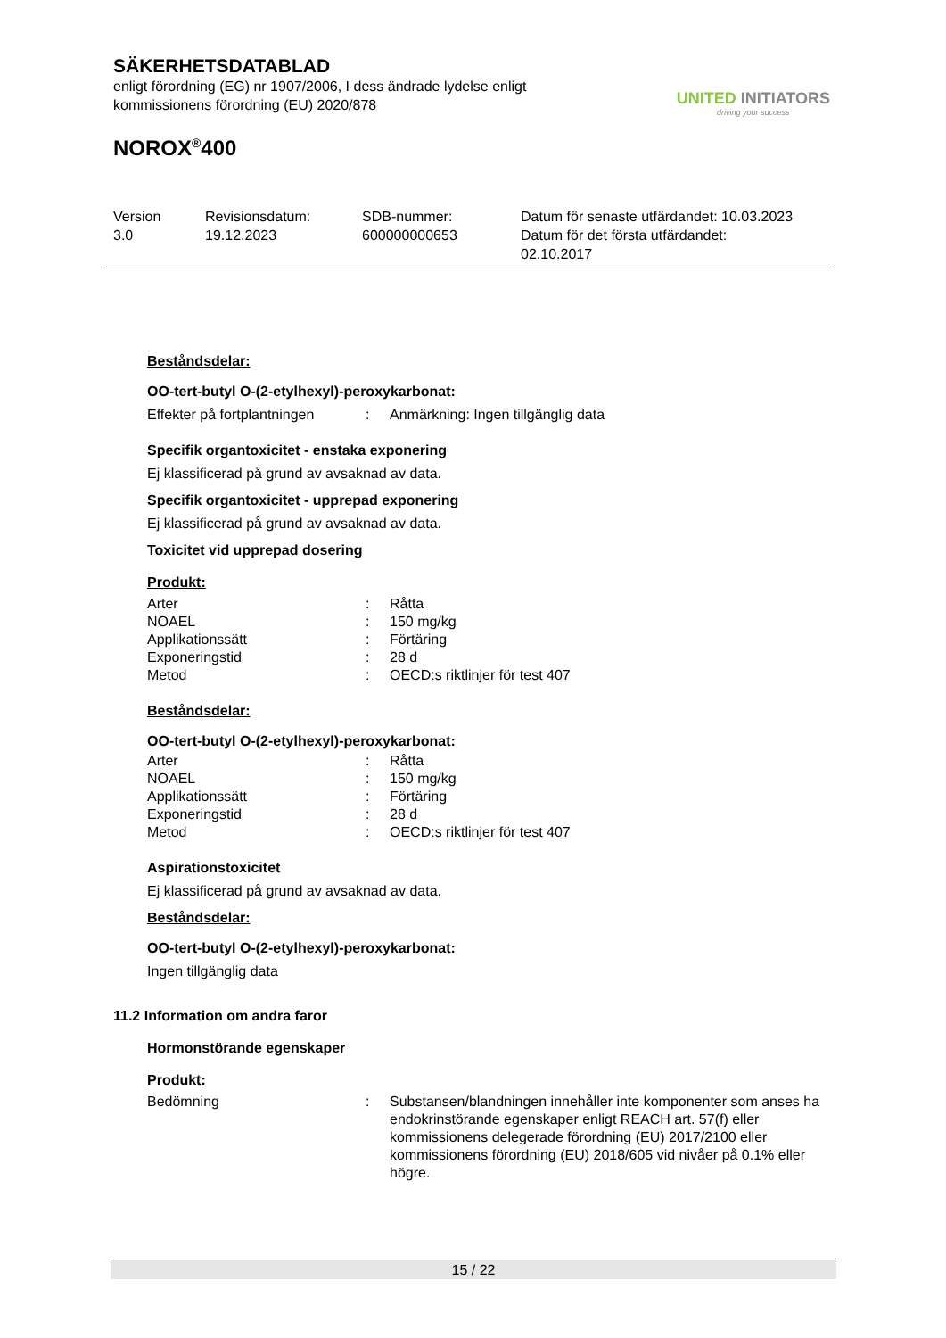SÄKERHETSDATABLAD
enligt förordning (EG) nr 1907/2006, I dess ändrade lydelse enligt
kommissionens förordning (EU) 2020/878
NOROX<sup>®</sup>400
UNITED INITIATORS
driving your success
Version
3.0
Revisionsdatum:
19.12.2023
SDB-nummer:
600000000653
Datum för senaste utfärdandet: 10.03.2023
Datum för det första utfärdandet:
02.10.2017
Beståndsdelar:
OO-tert-butyl O-(2-etylhexyl)-peroxykarbonat:
| Effekter på fortplantningen | : | Anmärkning: Ingen tillgänglig data |
Specifik organtoxicitet - enstaka exponering
Ej klassificerad på grund av avsaknad av data.
Specifik organtoxicitet - upprepad exponering
Ej klassificerad på grund av avsaknad av data.
Toxicitet vid upprepad dosering
Produkt:
| Arter | : | Råtta |
| NOAEL | : | 150 mg/kg |
| Applikationssätt | : | Förtäring |
| Exponeringstid | : | 28 d |
| Metod | : | OECD:s riktlinjer för test 407 |
Beståndsdelar:
OO-tert-butyl O-(2-etylhexyl)-peroxykarbonat:
| Arter | : | Råtta |
| NOAEL | : | 150 mg/kg |
| Applikationssätt | : | Förtäring |
| Exponeringstid | : | 28 d |
| Metod | : | OECD:s riktlinjer för test 407 |
Aspirationstoxicitet
Ej klassificerad på grund av avsaknad av data.
Beståndsdelar:
OO-tert-butyl O-(2-etylhexyl)-peroxykarbonat:
Ingen tillgänglig data
11.2 Information om andra faror
Hormonstörande egenskaper
Produkt:
| Bedömning | : | Substansen/blandningen innehåller inte komponenter som anses ha endokrinstörande egenskaper enligt REACH art. 57(f) eller kommissionens delegerade förordning (EU) 2017/2100 eller kommissionens förordning (EU) 2018/605 vid nivåer på 0.1% eller högre. |
15 / 22